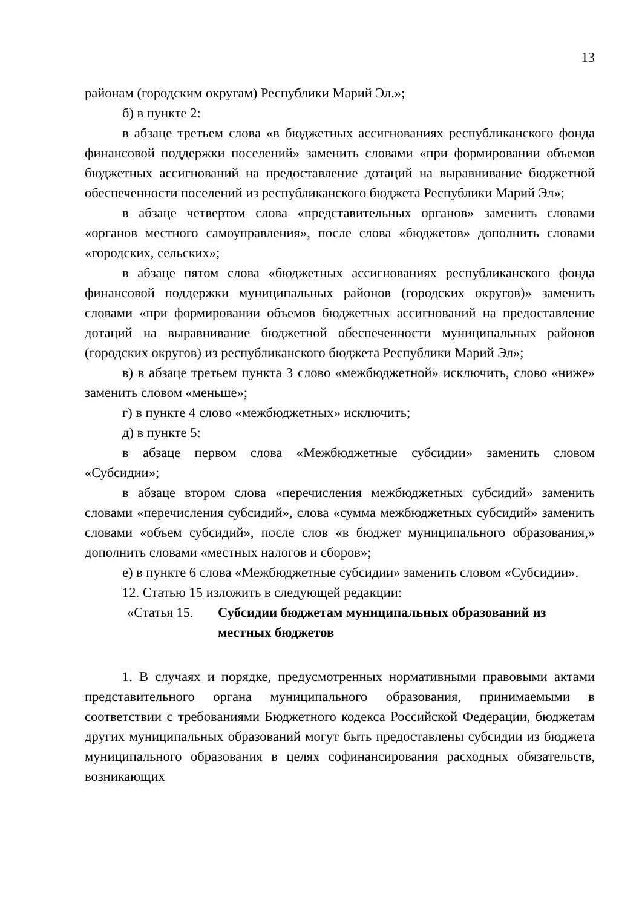13
районам (городским округам) Республики Марий Эл.»;
б) в пункте 2:
в абзаце третьем слова «в бюджетных ассигнованиях республиканского фонда финансовой поддержки поселений» заменить словами «при формировании объемов бюджетных ассигнований на предоставление дотаций на выравнивание бюджетной обеспеченности поселений из республиканского бюджета Республики Марий Эл»;
в абзаце четвертом слова «представительных органов» заменить словами «органов местного самоуправления», после слова «бюджетов» дополнить словами «городских, сельских»;
в абзаце пятом слова «бюджетных ассигнованиях республиканского фонда финансовой поддержки муниципальных районов (городских округов)» заменить словами «при формировании объемов бюджетных ассигнований на предоставление дотаций на выравнивание бюджетной обеспеченности муниципальных районов (городских округов) из республиканского бюджета Республики Марий Эл»;
в) в абзаце третьем пункта 3 слово «межбюджетной» исключить, слово «ниже» заменить словом «меньше»;
г) в пункте 4 слово «межбюджетных» исключить;
д) в пункте 5:
в абзаце первом слова «Межбюджетные субсидии» заменить словом «Субсидии»;
в абзаце втором слова «перечисления межбюджетных субсидий» заменить словами «перечисления субсидий», слова «сумма межбюджетных субсидий» заменить словами «объем субсидий», после слов «в бюджет муниципального образования,» дополнить словами «местных налогов и сборов»;
е) в пункте 6 слова «Межбюджетные субсидии» заменить словом «Субсидии».
12. Статью 15 изложить в следующей редакции:
«Статья 15. Субсидии бюджетам муниципальных образований из местных бюджетов
1. В случаях и порядке, предусмотренных нормативными правовыми актами представительного органа муниципального образования, принимаемыми в соответствии с требованиями Бюджетного кодекса Российской Федерации, бюджетам других муниципальных образований могут быть предоставлены субсидии из бюджета муниципального образования в целях софинансирования расходных обязательств, возникающих